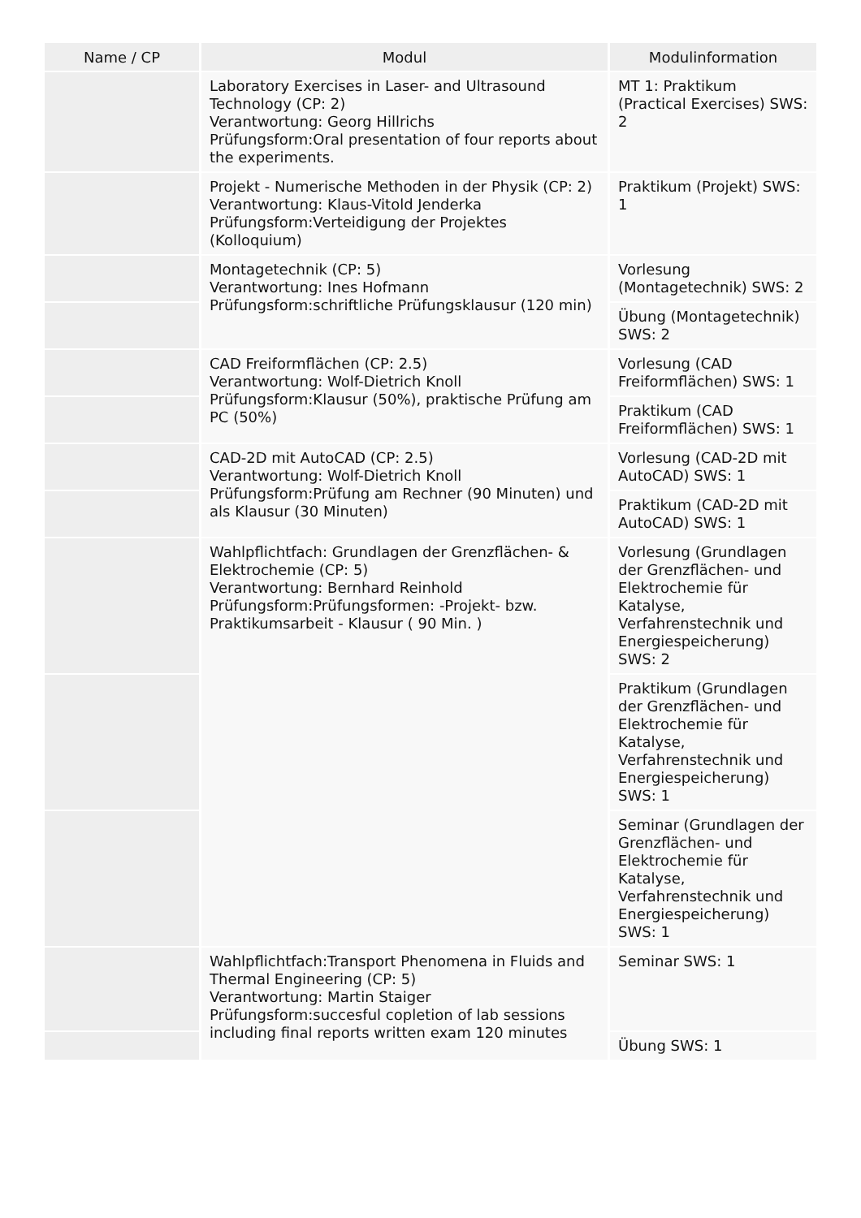| Name / CP | Modul | Modulinformation |
| --- | --- | --- |
| | Laboratory Exercises in Laser- and Ultrasound Technology (CP: 2) Verantwortung: Georg Hillrichs Prüfungsform:Oral presentation of four reports about the experiments. | MT 1: Praktikum (Practical Exercises) SWS: 2 |
| | Projekt - Numerische Methoden in der Physik (CP: 2) Verantwortung: Klaus-Vitold Jenderka Prüfungsform:Verteidigung der Projektes (Kolloquium) | Praktikum (Projekt) SWS: 1 |
| | Montagetechnik (CP: 5) Verantwortung: Ines Hofmann Prüfungsform:schriftliche Prüfungsklausur (120 min) | Vorlesung (Montagetechnik) SWS: 2 |
| | | Übung (Montagetechnik) SWS: 2 |
| | CAD Freiformflächen (CP: 2.5) Verantwortung: Wolf-Dietrich Knoll Prüfungsform:Klausur (50%), praktische Prüfung am PC (50%) | Vorlesung (CAD Freiformflächen) SWS: 1 |
| | | Praktikum (CAD Freiformflächen) SWS: 1 |
| | CAD-2D mit AutoCAD (CP: 2.5) Verantwortung: Wolf-Dietrich Knoll Prüfungsform:Prüfung am Rechner (90 Minuten) und als Klausur (30 Minuten) | Vorlesung (CAD-2D mit AutoCAD) SWS: 1 |
| | | Praktikum (CAD-2D mit AutoCAD) SWS: 1 |
| | Wahlpflichtfach: Grundlagen der Grenzflächen- & Elektrochemie (CP: 5) Verantwortung: Bernhard Reinhold Prüfungsform:Prüfungsformen: -Projekt- bzw. Praktikumsarbeit - Klausur ( 90 Min. ) | Vorlesung (Grundlagen der Grenzflächen- und Elektrochemie für Katalyse, Verfahrenstechnik und Energiespeicherung) SWS: 2 |
| | | Praktikum (Grundlagen der Grenzflächen- und Elektrochemie für Katalyse, Verfahrenstechnik und Energiespeicherung) SWS: 1 |
| | | Seminar (Grundlagen der Grenzflächen- und Elektrochemie für Katalyse, Verfahrenstechnik und Energiespeicherung) SWS: 1 |
| | Wahlpflichtfach:Transport Phenomena in Fluids and Thermal Engineering (CP: 5) Verantwortung: Martin Staiger Prüfungsform:succesful copletion of lab sessions including final reports written exam 120 minutes | Seminar SWS: 1 |
| | | Übung SWS: 1 |